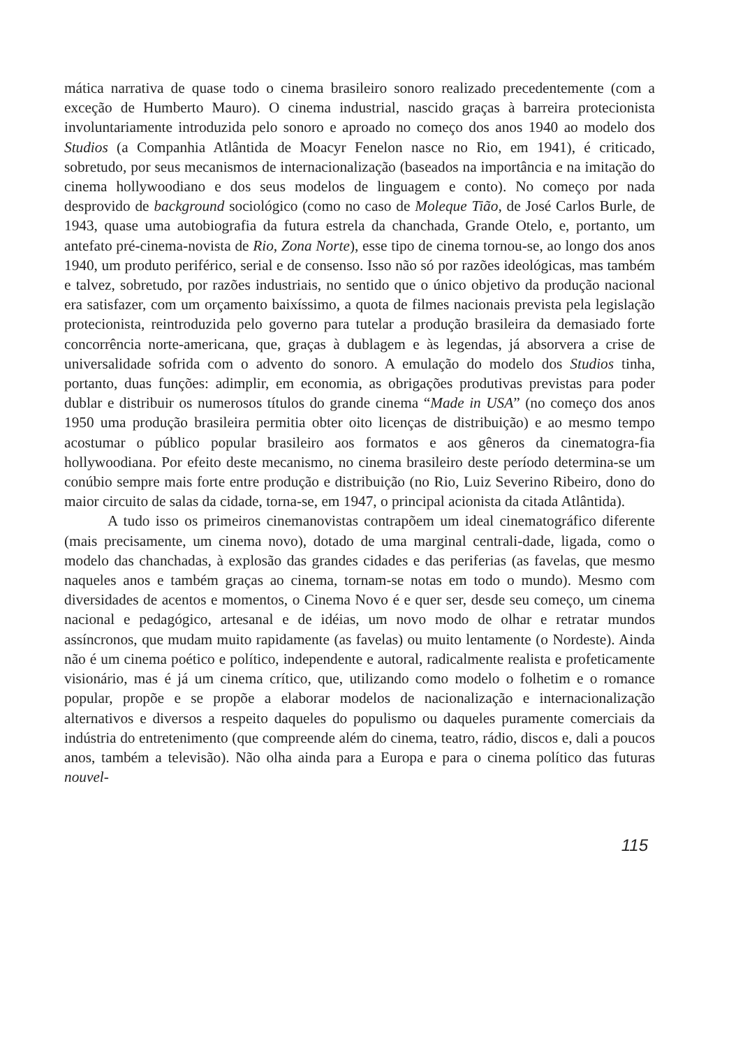mática narrativa de quase todo o cinema brasileiro sonoro realizado precedentemente (com a exceção de Humberto Mauro). O cinema industrial, nascido graças à barreira protecionista involuntariamente introduzida pelo sonoro e aproado no começo dos anos 1940 ao modelo dos Studios (a Companhia Atlântida de Moacyr Fenelon nasce no Rio, em 1941), é criticado, sobretudo, por seus mecanismos de internacionalização (baseados na importância e na imitação do cinema hollywoodiano e dos seus modelos de linguagem e conto). No começo por nada desprovido de background sociológico (como no caso de Moleque Tião, de José Carlos Burle, de 1943, quase uma autobiografia da futura estrela da chanchada, Grande Otelo, e, portanto, um antefato pré-cinema-novista de Rio, Zona Norte), esse tipo de cinema tornou-se, ao longo dos anos 1940, um produto periférico, serial e de consenso. Isso não só por razões ideológicas, mas também e talvez, sobretudo, por razões industriais, no sentido que o único objetivo da produção nacional era satisfazer, com um orçamento baixíssimo, a quota de filmes nacionais prevista pela legislação protecionista, reintroduzida pelo governo para tutelar a produção brasileira da demasiado forte concorrência norte-americana, que, graças à dublagem e às legendas, já absorvera a crise de universalidade sofrida com o advento do sonoro. A emulação do modelo dos Studios tinha, portanto, duas funções: adimplir, em economia, as obrigações produtivas previstas para poder dublar e distribuir os numerosos títulos do grande cinema “Made in USA” (no começo dos anos 1950 uma produção brasileira permitia obter oito licenças de distribuição) e ao mesmo tempo acostumar o público popular brasileiro aos formatos e aos gêneros da cinematogra-fia hollywoodiana. Por efeito deste mecanismo, no cinema brasileiro deste período determina-se um conúbio sempre mais forte entre produção e distribuição (no Rio, Luiz Severino Ribeiro, dono do maior circuito de salas da cidade, torna-se, em 1947, o principal acionista da citada Atlântida).
A tudo isso os primeiros cinemanovistas contrapõem um ideal cinematográfico diferente (mais precisamente, um cinema novo), dotado de uma marginal centrali-dade, ligada, como o modelo das chanchadas, à explosão das grandes cidades e das periferias (as favelas, que mesmo naqueles anos e também graças ao cinema, tornam-se notas em todo o mundo). Mesmo com diversidades de acentos e momentos, o Cinema Novo é e quer ser, desde seu começo, um cinema nacional e pedagógico, artesanal e de idéias, um novo modo de olhar e retratar mundos assíncronos, que mudam muito rapidamente (as favelas) ou muito lentamente (o Nordeste). Ainda não é um cinema poético e político, independente e autoral, radicalmente realista e profeticamente visionário, mas é já um cinema crítico, que, utilizando como modelo o folhetim e o romance popular, propõe e se propõe a elaborar modelos de nacionalização e internacionalização alternativos e diversos a respeito daqueles do populismo ou daqueles puramente comerciais da indústria do entretenimento (que compreende além do cinema, teatro, rádio, discos e, dali a poucos anos, também a televisão). Não olha ainda para a Europa e para o cinema político das futuras nouvel-
115